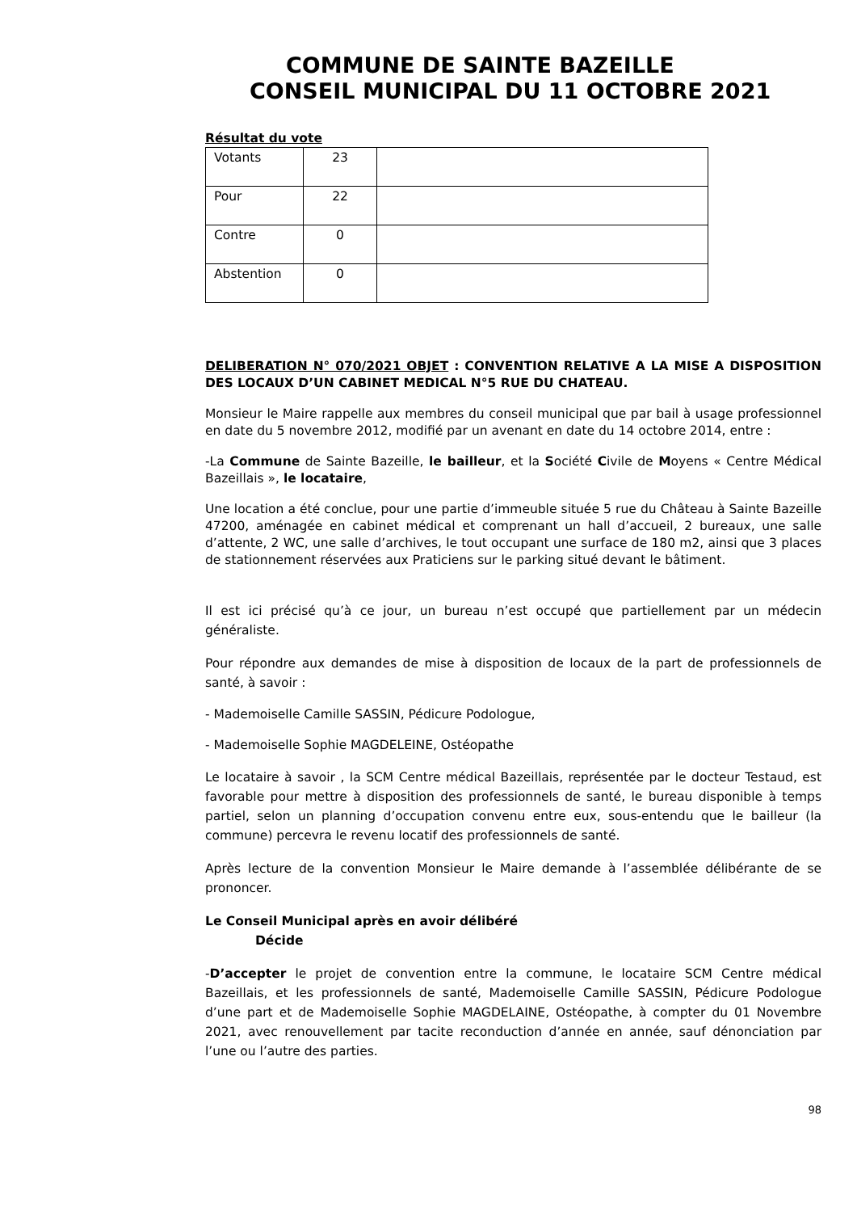COMMUNE DE SAINTE BAZEILLE
CONSEIL MUNICIPAL DU 11 OCTOBRE 2021
Résultat du vote
| Votants | 23 | |
| Pour | 22 | |
| Contre | 0 | |
| Abstention | 0 | |
DELIBERATION N° 070/2021 OBJET : CONVENTION RELATIVE A LA MISE A DISPOSITION DES LOCAUX D’UN CABINET MEDICAL N°5 RUE DU CHATEAU.
Monsieur le Maire rappelle aux membres du conseil municipal que par bail à usage professionnel en date du 5 novembre 2012, modifié par un avenant en date du 14 octobre 2014, entre :
-La Commune de Sainte Bazeille, le bailleur, et la Société Civile de Moyens « Centre Médical Bazeillais », le locataire,
Une location a été conclue, pour une partie d’immeuble située 5 rue du Château à Sainte Bazeille 47200, aménagée en cabinet médical et comprenant un hall d’accueil, 2 bureaux, une salle d’attente, 2 WC, une salle d’archives, le tout occupant une surface de 180 m2, ainsi que 3 places de stationnement réservées aux Praticiens sur le parking situé devant le bâtiment.
Il est ici précisé qu’à ce jour, un bureau n’est occupé que partiellement par un médecin généraliste.
Pour répondre aux demandes de mise à disposition de locaux de la part de professionnels de santé, à savoir :
- Mademoiselle Camille SASSIN, Pédicure Podologue,
- Mademoiselle Sophie MAGDELEINE, Ostéopathe
Le locataire à savoir , la SCM Centre médical Bazeillais, représentée par le docteur Testaud, est favorable pour mettre à disposition des professionnels de santé, le bureau disponible à temps partiel, selon un planning d’occupation convenu entre eux, sous-entendu que le bailleur (la commune) percevra le revenu locatif des professionnels de santé.
Après lecture de la convention Monsieur le Maire demande à l’assemblée délibérante de se prononcer.
Le Conseil Municipal après en avoir délibéré
Décide
-D’accepter le projet de convention entre la commune, le locataire SCM Centre médical Bazeillais, et les professionnels de santé, Mademoiselle Camille SASSIN, Pédicure Podologue d’une part et de Mademoiselle Sophie MAGDELAINE, Ostéopathe, à compter du 01 Novembre 2021, avec renouvellement par tacite reconduction d’année en année, sauf dénonciation par l’une ou l’autre des parties.
98